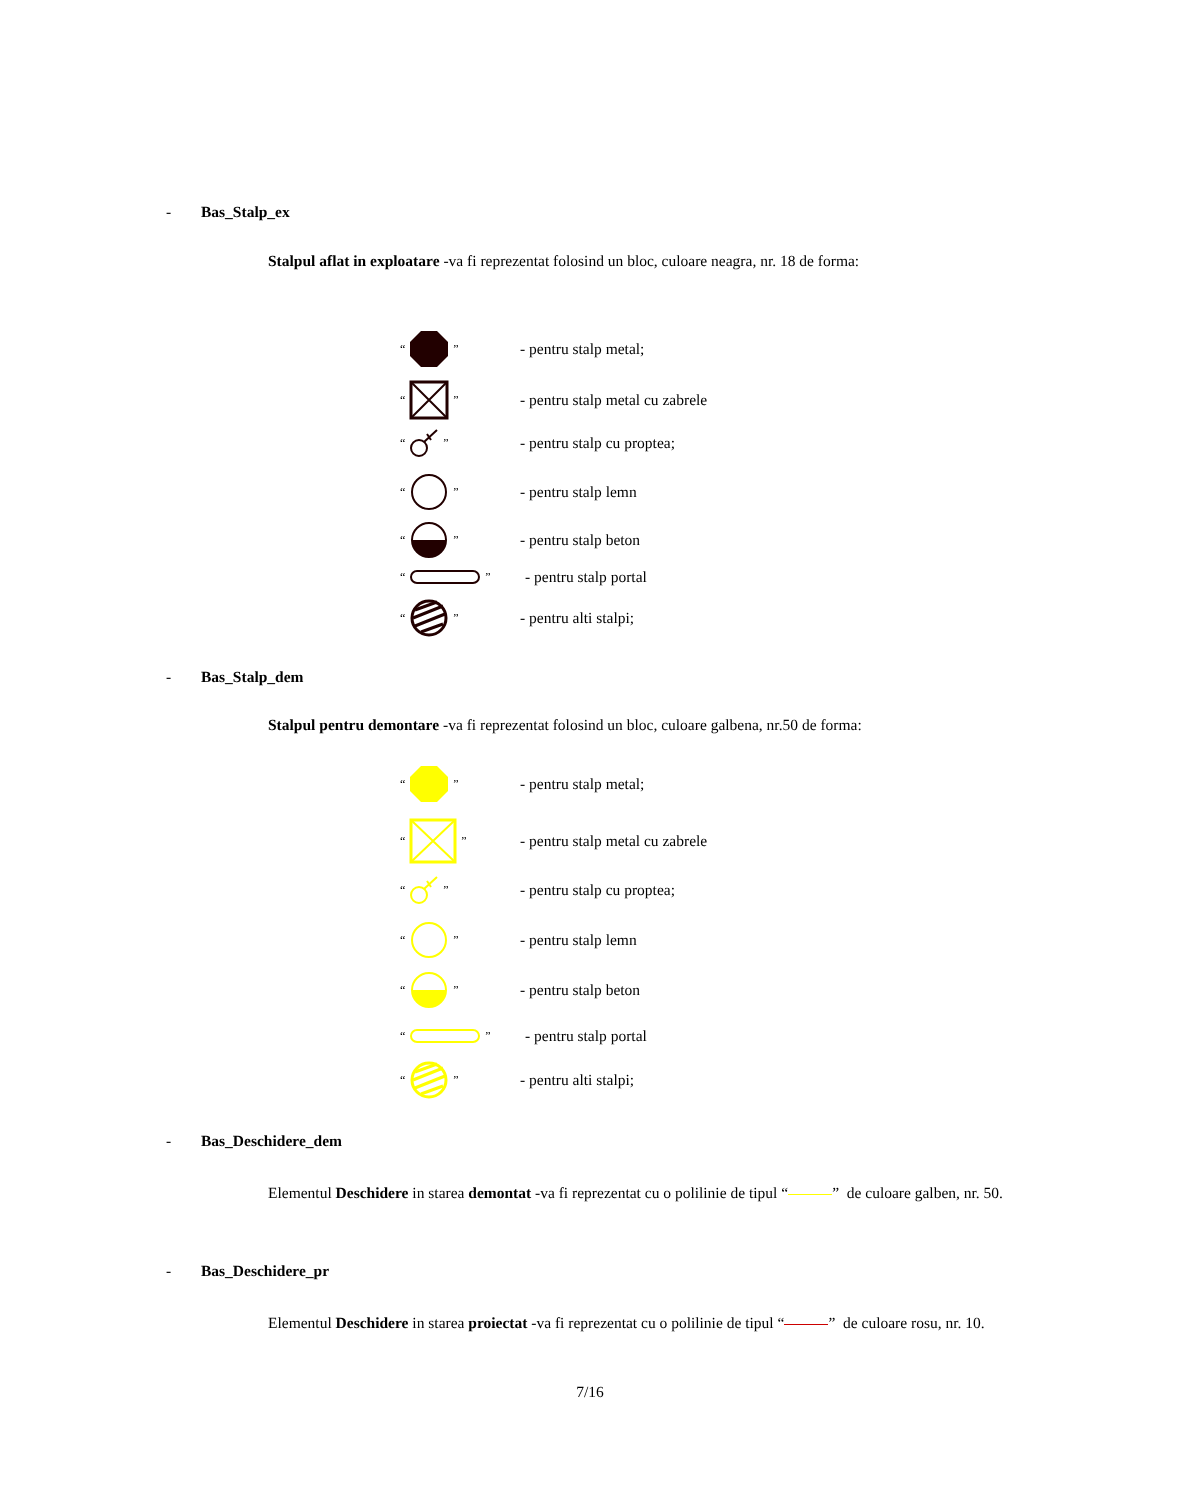- Bas_Stalp_ex
Stalpul aflat in exploatare -va fi reprezentat folosind un bloc, culoare neagra, nr. 18 de forma:
“”
- pentru stalp metal;
“”
- pentru stalp metal cu zabrele
“”
- pentru stalp cu proptea;
“”
- pentru stalp lemn
“”
- pentru stalp beton
“”
- pentru stalp portal
“”
- pentru alti stalpi;
- Bas_Stalp_dem
Stalpul pentru demontare -va fi reprezentat folosind un bloc, culoare galbena, nr.50 de forma:
“”
- pentru stalp metal;
“”
- pentru stalp metal cu zabrele
“”
- pentru stalp cu proptea;
“”
- pentru stalp lemn
“”
- pentru stalp beton
“”
- pentru stalp portal
“”
- pentru alti stalpi;
- Bas_Deschidere_dem
Elementul Deschidere in starea demontat -va fi reprezentat cu o polilinie de tipul “ ” de culoare galben, nr. 50.
- Bas_Deschidere_pr
Elementul Deschidere in starea proiectat -va fi reprezentat cu o polilinie de tipul “ ” de culoare rosu, nr. 10.
7/16